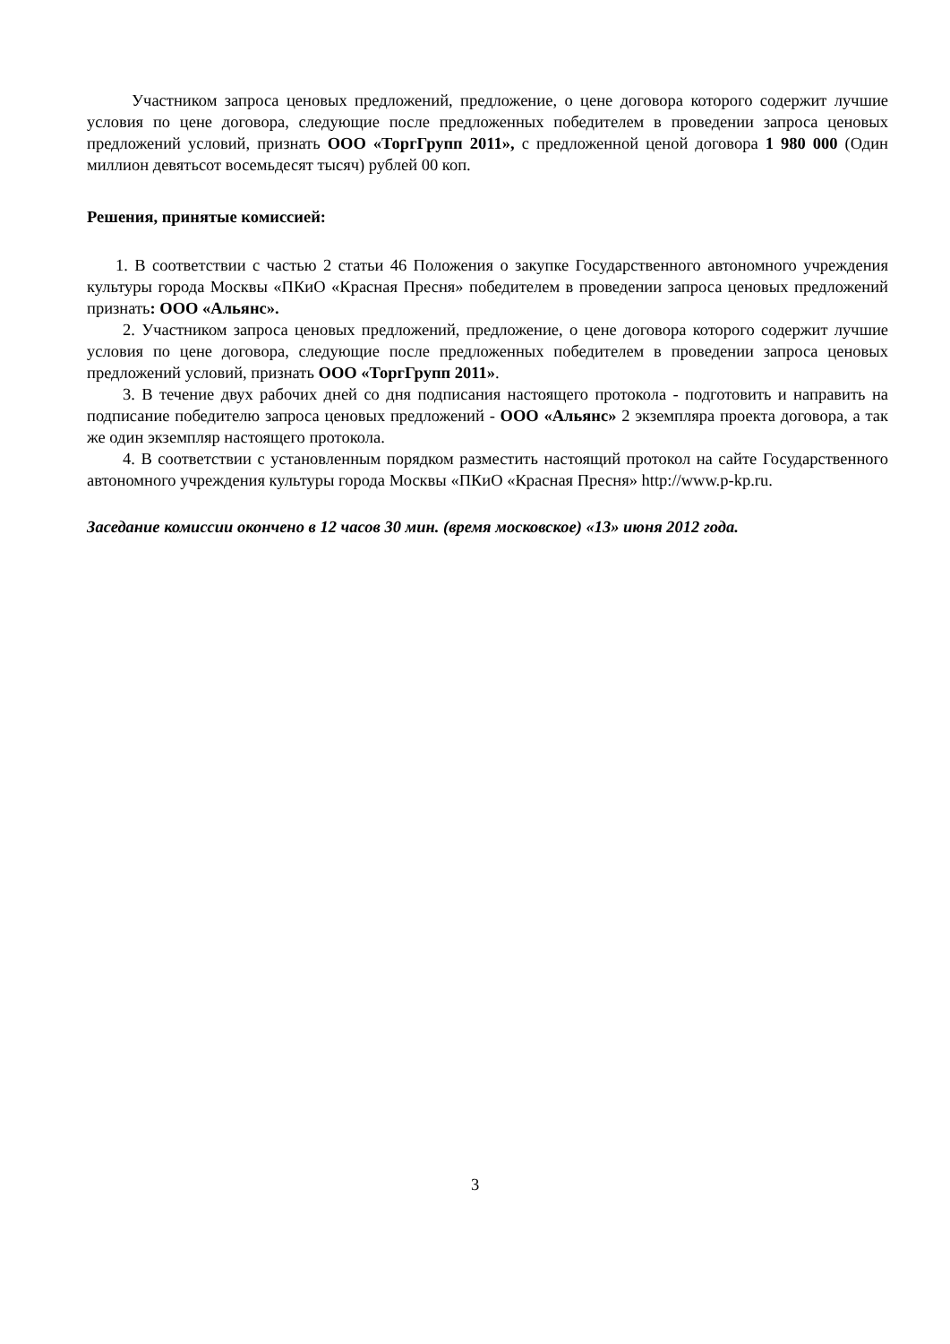Участником запроса ценовых предложений, предложение, о цене договора которого содержит лучшие условия по цене договора, следующие после предложенных победителем в проведении запроса ценовых предложений условий, признать ООО «ТоргГрупп 2011», с предложенной ценой договора 1 980 000 (Один миллион девятьсот восемьдесят тысяч) рублей 00 коп.
Решения, принятые комиссией:
1. В соответствии с частью 2 статьи 46 Положения о закупке Государственного автономного учреждения культуры города Москвы «ПКиО «Красная Пресня» победителем в проведении запроса ценовых предложений признать: ООО «Альянс».
2. Участником запроса ценовых предложений, предложение, о цене договора которого содержит лучшие условия по цене договора, следующие после предложенных победителем в проведении запроса ценовых предложений условий, признать ООО «ТоргГрупп 2011».
3. В течение двух рабочих дней со дня подписания настоящего протокола - подготовить и направить на подписание победителю запроса ценовых предложений - ООО «Альянс» 2 экземпляра проекта договора, а так же один экземпляр настоящего протокола.
4. В соответствии с установленным порядком разместить настоящий протокол на сайте Государственного автономного учреждения культуры города Москвы «ПКиО «Красная Пресня» http://www.p-kp.ru.
Заседание комиссии окончено в 12 часов 30 мин. (время московское) «13» июня 2012 года.
3